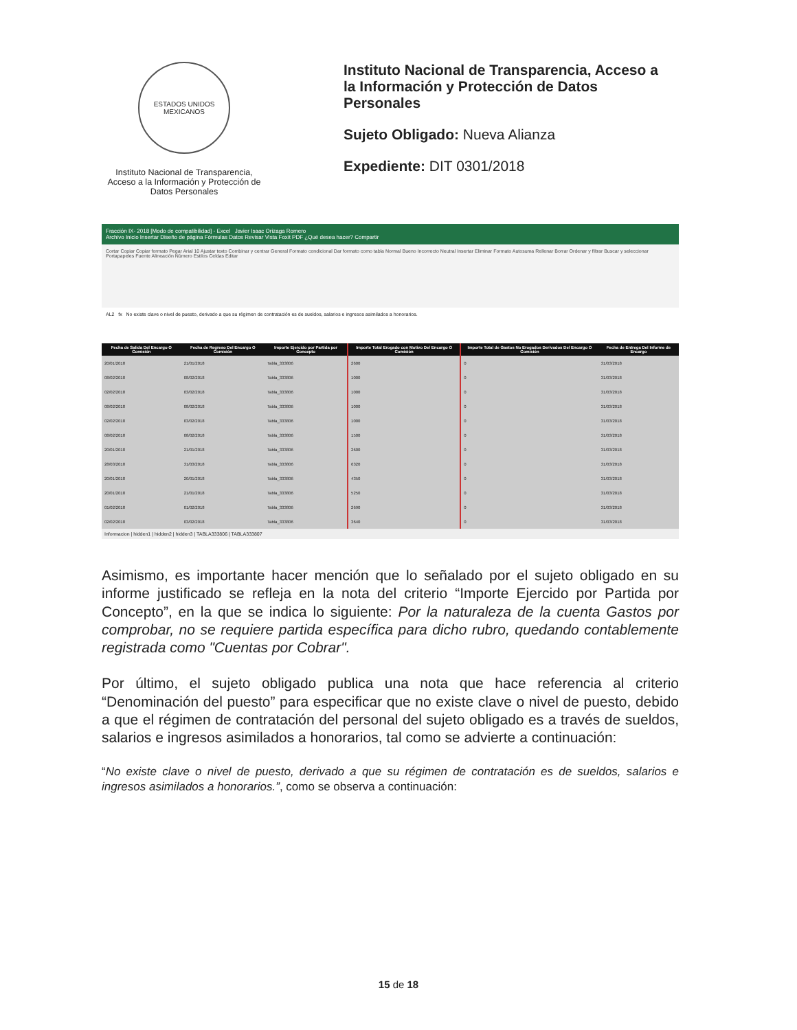ESTADOS UNIDOS MEXICANOS
Instituto Nacional de Transparencia, Acceso a la Información y Protección de Datos Personales
Instituto Nacional de Transparencia, Acceso a la Información y Protección de Datos Personales
Sujeto Obligado: Nueva Alianza
Expediente: DIT 0301/2018
Fracción IX- 2018 [Modo de compatibilidad] - Excel Javier Isaac Orizaga Romero
Archivo Inicio Insertar Diseño de página Fórmulas Datos Revisar Vista Foxit PDF ¿Qué desea hacer? Compartir
Cortar Copiar Copiar formato Pegar Arial 10 Ajustar texto Combinar y centrar General Formato condicional Dar formato como tabla Normal Bueno Incorrecto Neutral Insertar Eliminar Formato Autosuma Rellenar Borrar Ordenar y filtrar Buscar y seleccionar
Portapapeles Fuente Alineación Número Estilos Celdas Editar
AL2 fx No existe clave o nivel de puesto, derivado a que su régimen de contratación es de sueldos, salarios e ingresos asimilados a honorarios.
| Fecha de Salida Del Encargo O Comisión | Fecha de Regreso Del Encargo O Comisión | Importe Ejercido por Partida por Concepto | Importe Total Erogado con Motivo Del Encargo O Comisión | Importe Total de Gastos No Erogados Derivados Del Encargo O Comisión | Fecha de Entrega Del Informe de Encargo |
| --- | --- | --- | --- | --- | --- |
| 20/01/2018 | 21/01/2018 | Tabla_333806 | 2600 | 0 | 31/03/2018 |
| 08/02/2018 | 08/02/2018 | Tabla_333806 | 1000 | 0 | 31/03/2018 |
| 02/02/2018 | 03/02/2018 | Tabla_333806 | 1000 | 0 | 31/03/2018 |
| 08/02/2018 | 08/02/2018 | Tabla_333806 | 1000 | 0 | 31/03/2018 |
| 02/02/2018 | 03/02/2018 | Tabla_333806 | 1000 | 0 | 31/03/2018 |
| 08/02/2018 | 08/02/2018 | Tabla_333806 | 1500 | 0 | 31/03/2018 |
| 20/01/2018 | 21/01/2018 | Tabla_333806 | 2600 | 0 | 31/03/2018 |
| 28/03/2018 | 31/03/2018 | Tabla_333806 | 6320 | 0 | 31/03/2018 |
| 20/01/2018 | 20/01/2018 | Tabla_333806 | 4350 | 0 | 31/03/2018 |
| 20/01/2018 | 21/01/2018 | Tabla_333806 | 5250 | 0 | 31/03/2018 |
| 01/02/2018 | 01/02/2018 | Tabla_333806 | 2690 | 0 | 31/03/2018 |
| 02/02/2018 | 03/02/2018 | Tabla_333806 | 3640 | 0 | 31/03/2018 |
Informacion | hidden1 | hidden2 | hidden3 | TABLA333806 | TABLA333807
Asimismo, es importante hacer mención que lo señalado por el sujeto obligado en su informe justificado se refleja en la nota del criterio “Importe Ejercido por Partida por Concepto”, en la que se indica lo siguiente: Por la naturaleza de la cuenta Gastos por comprobar, no se requiere partida específica para dicho rubro, quedando contablemente registrada como "Cuentas por Cobrar".
Por último, el sujeto obligado publica una nota que hace referencia al criterio “Denominación del puesto” para especificar que no existe clave o nivel de puesto, debido a que el régimen de contratación del personal del sujeto obligado es a través de sueldos, salarios e ingresos asimilados a honorarios, tal como se advierte a continuación:
“No existe clave o nivel de puesto, derivado a que su régimen de contratación es de sueldos, salarios e ingresos asimilados a honorarios.”, como se observa a continuación:
15 de 18